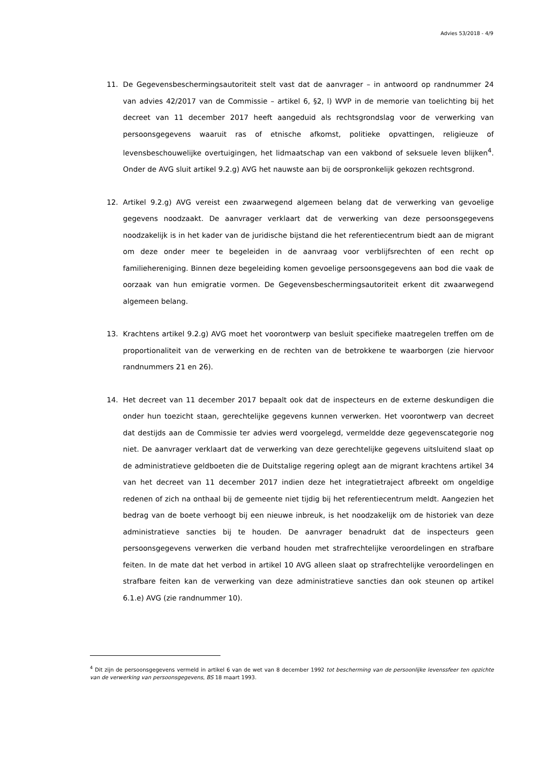Advies 53/2018 - 4/9
11. De Gegevensbeschermingsautoriteit stelt vast dat de aanvrager – in antwoord op randnummer 24 van advies 42/2017 van de Commissie – artikel 6, §2, l) WVP in de memorie van toelichting bij het decreet van 11 december 2017 heeft aangeduid als rechtsgrondslag voor de verwerking van persoonsgegevens waaruit ras of etnische afkomst, politieke opvattingen, religieuze of levensbeschouwelijke overtuigingen, het lidmaatschap van een vakbond of seksuele leven blijken<sup>4</sup>. Onder de AVG sluit artikel 9.2.g) AVG het nauwste aan bij de oorspronkelijk gekozen rechtsgrond.
12. Artikel 9.2.g) AVG vereist een zwaarwegend algemeen belang dat de verwerking van gevoelige gegevens noodzaakt. De aanvrager verklaart dat de verwerking van deze persoonsgegevens noodzakelijk is in het kader van de juridische bijstand die het referentiecentrum biedt aan de migrant om deze onder meer te begeleiden in de aanvraag voor verblijfsrechten of een recht op familiehereniging. Binnen deze begeleiding komen gevoelige persoonsgegevens aan bod die vaak de oorzaak van hun emigratie vormen. De Gegevensbeschermingsautoriteit erkent dit zwaarwegend algemeen belang.
13. Krachtens artikel 9.2.g) AVG moet het voorontwerp van besluit specifieke maatregelen treffen om de proportionaliteit van de verwerking en de rechten van de betrokkene te waarborgen (zie hiervoor randnummers 21 en 26).
14. Het decreet van 11 december 2017 bepaalt ook dat de inspecteurs en de externe deskundigen die onder hun toezicht staan, gerechtelijke gegevens kunnen verwerken. Het voorontwerp van decreet dat destijds aan de Commissie ter advies werd voorgelegd, vermeldde deze gegevenscategorie nog niet. De aanvrager verklaart dat de verwerking van deze gerechtelijke gegevens uitsluitend slaat op de administratieve geldboeten die de Duitstalige regering oplegt aan de migrant krachtens artikel 34 van het decreet van 11 december 2017 indien deze het integratietraject afbreekt om ongeldige redenen of zich na onthaal bij de gemeente niet tijdig bij het referentiecentrum meldt. Aangezien het bedrag van de boete verhoogt bij een nieuwe inbreuk, is het noodzakelijk om de historiek van deze administratieve sancties bij te houden. De aanvrager benadrukt dat de inspecteurs geen persoonsgegevens verwerken die verband houden met strafrechtelijke veroordelingen en strafbare feiten. In de mate dat het verbod in artikel 10 AVG alleen slaat op strafrechtelijke veroordelingen en strafbare feiten kan de verwerking van deze administratieve sancties dan ook steunen op artikel 6.1.e) AVG (zie randnummer 10).
<sup>4</sup> Dit zijn de persoonsgegevens vermeld in artikel 6 van de wet van 8 december 1992 tot bescherming van de persoonlijke levenssfeer ten opzichte van de verwerking van persoonsgegevens, BS 18 maart 1993.